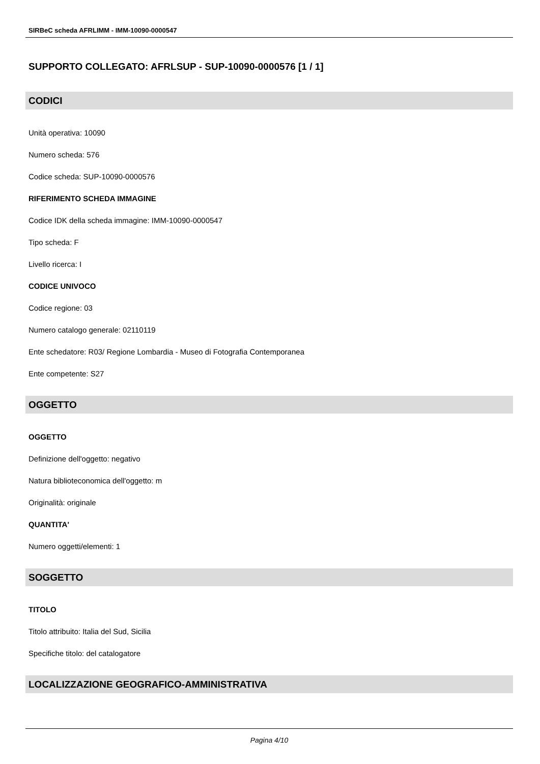SIRBeC scheda AFRLIMM - IMM-10090-0000547
SUPPORTO COLLEGATO: AFRLSUP - SUP-10090-0000576 [1 / 1]
CODICI
Unità operativa: 10090
Numero scheda: 576
Codice scheda: SUP-10090-0000576
RIFERIMENTO SCHEDA IMMAGINE
Codice IDK della scheda immagine: IMM-10090-0000547
Tipo scheda: F
Livello ricerca: I
CODICE UNIVOCO
Codice regione: 03
Numero catalogo generale: 02110119
Ente schedatore: R03/ Regione Lombardia - Museo di Fotografia Contemporanea
Ente competente: S27
OGGETTO
OGGETTO
Definizione dell'oggetto: negativo
Natura biblioteconomica dell'oggetto: m
Originalità: originale
QUANTITA'
Numero oggetti/elementi: 1
SOGGETTO
TITOLO
Titolo attribuito: Italia del Sud, Sicilia
Specifiche titolo: del catalogatore
LOCALIZZAZIONE GEOGRAFICO-AMMINISTRATIVA
Pagina 4/10